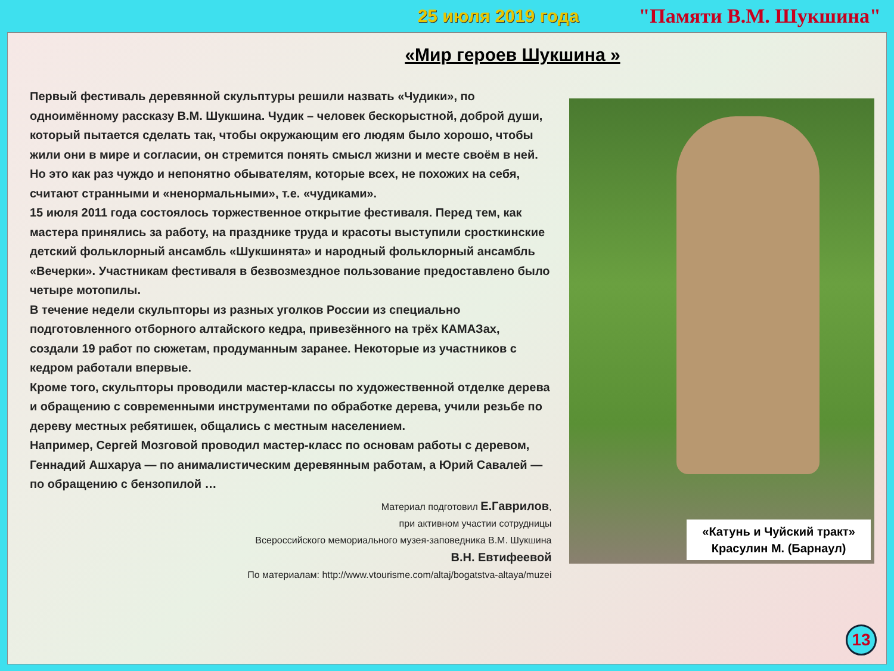25 июля 2019 года "Памяти В.М. Шукшина"
«Мир героев Шукшина »
Первый фестиваль деревянной скульптуры решили назвать «Чудики», по одноимённому рассказу В.М. Шукшина. Чудик – человек бескорыстной, доброй души, который пытается сделать так, чтобы окружающим его людям было хорошо, чтобы жили они в мире и согласии, он стремится понять смысл жизни и месте своём в ней.
Но это как раз чуждо и непонятно обывателям, которые всех, не похожих на себя, считают странными и «ненормальными», т.е. «чудиками».
15 июля 2011 года состоялось торжественное открытие фестиваля. Перед тем, как мастера принялись за работу, на празднике труда и красоты выступили сросткинские детский фольклорный ансамбль «Шукшинята» и народный фольклорный ансамбль «Вечерки». Участникам фестиваля в безвозмездное пользование предоставлено было четыре мотопилы.
В течение недели скульпторы из разных уголков России из специально подготовленного отборного алтайского кедра, привезённого на трёх КАМАЗах, создали 19 работ по сюжетам, продуманным заранее. Некоторые из участников с кедром работали впервые.
Кроме того, скульпторы проводили мастер-классы по художественной отделке дерева и обращению с современными инструментами по обработке дерева, учили резьбе по дереву местных ребятишек, общались с местным населением.
Например, Сергей Мозговой проводил мастер-класс по основам работы с деревом, Геннадий Ашхаруа — по анималистическим деревянным работам, а Юрий Савалей — по обращению с бензопилой …
Материал подготовил Е.Гаврилов,
при активном участии сотрудницы
Всероссийского мемориального музея-заповедника В.М. Шукшина
В.Н. Евтифеевой
По материалам: http://www.vtourisme.com/altaj/bogatstva-altaya/muzei
«Катунь и Чуйский тракт»
Красулин М. (Барнаул)
13